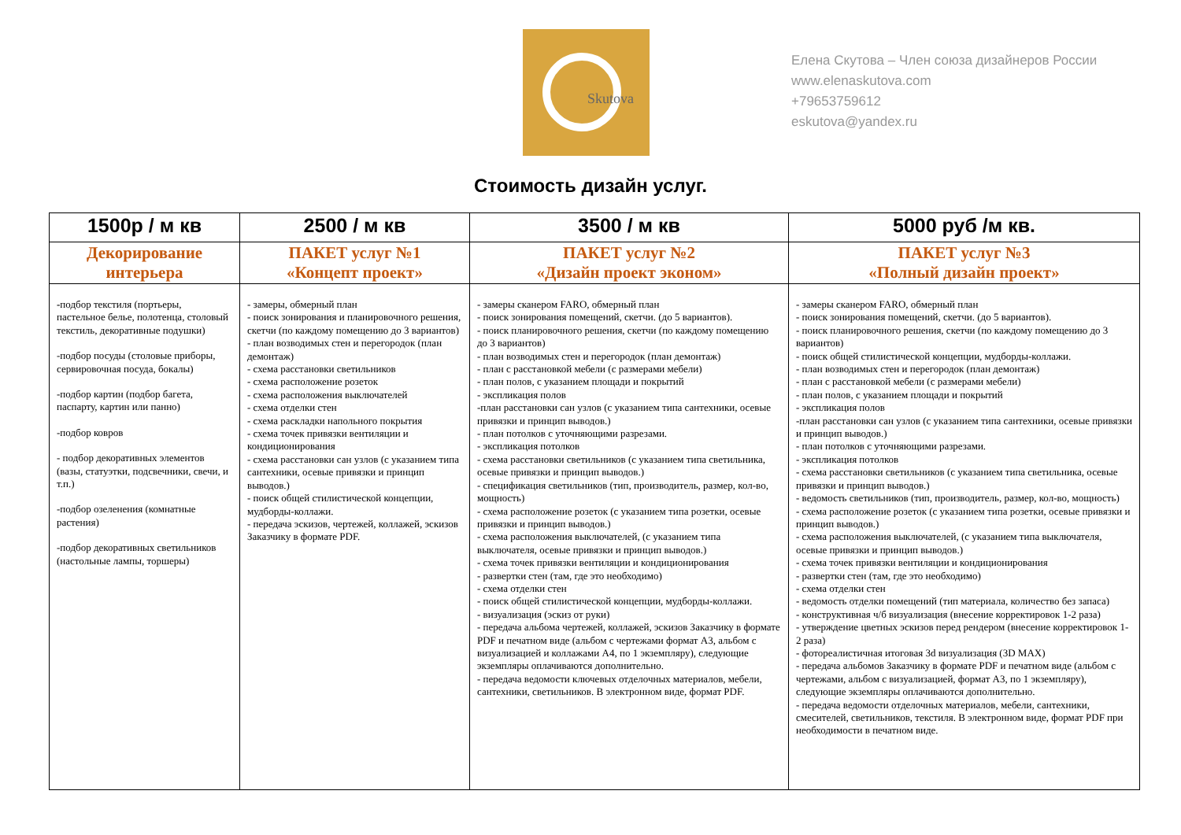Skutova
Елена Скутова – Член союза дизайнеров России
www.elenaskutova.com
+79653759612
eskutova@yandex.ru
Стоимость дизайн услуг.
| 1500р / м кв | 2500 / м кв | 3500 / м кв | 5000 руб /м кв. |
| --- | --- | --- | --- |
| Декорирование интерьера | ПАКЕТ услуг №1 «Концепт проект» | ПАКЕТ услуг №2 «Дизайн проект эконом» | ПАКЕТ услуг №3 «Полный дизайн проект» |
| - подбор текстиля (портьеры, пастельное белье, полотенца, столовый текстиль, декоративные подушки) -подбор посуды (столовые приборы, сервировочная посуда, бокалы) -подбор картин (подбор багета, паспарту, картин или панно) -подбор ковров - подбор декоративных элементов (вазы, статуэтки, подсвечники, свечи, и т.п.) -подбор озеленения (комнатные растения) -подбор декоративных светильников (настольные лампы, торшеры) | - замеры, обмерный план - поиск зонирования и планировочного решения, скетчи (по каждому помещению до 3 вариантов) - план возводимых стен и перегородок (план демонтаж) - схема расстановки светильников - схема расположение розеток - схема расположения выключателей - схема отделки стен - схема раскладки напольного покрытия - схема точек привязки вентиляции и кондиционирования - схема расстановки сан узлов (с указанием типа сантехники, осевые привязки и принцип выводов.) - поиск общей стилистической концепции, мудборды-коллажи. - передача эскизов, чертежей, коллажей, эскизов Заказчику в формате PDF. | - замеры сканером FARO, обмерный план - поиск зонирования помещений, скетчи. (до 5 вариантов). - поиск планировочного решения, скетчи (по каждому помещению до 3 вариантов) - план возводимых стен и перегородок (план демонтаж) - план с расстановкой мебели (с размерами мебели) - план полов, с указанием площади и покрытий - экспликация полов -план расстановки сан узлов (с указанием типа сантехники, осевые привязки и принцип выводов.) - план потолков с уточняющими разрезами. - экспликация потолков - схема расстановки светильников (с указанием типа светильника, осевые привязки и принцип выводов.) - спецификация светильников (тип, производитель, размер, кол-во, мощность) - схема расположение розеток (с указанием типа розетки, осевые привязки и принцип выводов.) - схема расположения выключателей, (с указанием типа выключателя, осевые привязки и принцип выводов.) - схема точек привязки вентиляции и кондиционирования - развертки стен (там, где это необходимо) - схема отделки стен - поиск общей стилистической концепции, мудборды-коллажи. - визуализация (эскиз от руки) - передача альбома чертежей, коллажей, эскизов Заказчику в формате PDF и печатном виде (альбом с чертежами формат А3, альбом с визуализацией и коллажами А4, по 1 экземпляру), следующие экземпляры оплачиваются дополнительно. - передача ведомости ключевых отделочных материалов, мебели, сантехники, светильников. В электронном виде, формат PDF. | - замеры сканером FARO, обмерный план - поиск зонирования помещений, скетчи. (до 5 вариантов). - поиск планировочного решения, скетчи (по каждому помещению до 3 вариантов) - поиск общей стилистической концепции, мудборды-коллажи. - план возводимых стен и перегородок (план демонтаж) - план с расстановкой мебели (с размерами мебели) - план полов, с указанием площади и покрытий - экспликация полов -план расстановки сан узлов (с указанием типа сантехники, осевые привязки и принцип выводов.) - план потолков с уточняющими разрезами. - экспликация потолков - схема расстановки светильников (с указанием типа светильника, осевые привязки и принцип выводов.) - ведомость светильников (тип, производитель, размер, кол-во, мощность) - схема расположение розеток (с указанием типа розетки, осевые привязки и принцип выводов.) - схема расположения выключателей, (с указанием типа выключателя, осевые привязки и принцип выводов.) - схема точек привязки вентиляции и кондиционирования - развертки стен (там, где это необходимо) - схема отделки стен - ведомость отделки помещений (тип материала, количество без запаса) - конструктивная ч/б визуализация (внесение корректировок 1-2 раза) - утверждение цветных эскизов перед рендером (внесение корректировок 1-2 раза) - фотореалистичная итоговая 3d визуализация (3D MAX) - передача альбомов Заказчику в формате PDF и печатном виде (альбом с чертежами, альбом с визуализацией, формат А3, по 1 экземпляру), следующие экземпляры оплачиваются дополнительно. - передача ведомости отделочных материалов, мебели, сантехники, смесителей, светильников, текстиля. В электронном виде, формат PDF при необходимости в печатном виде. |